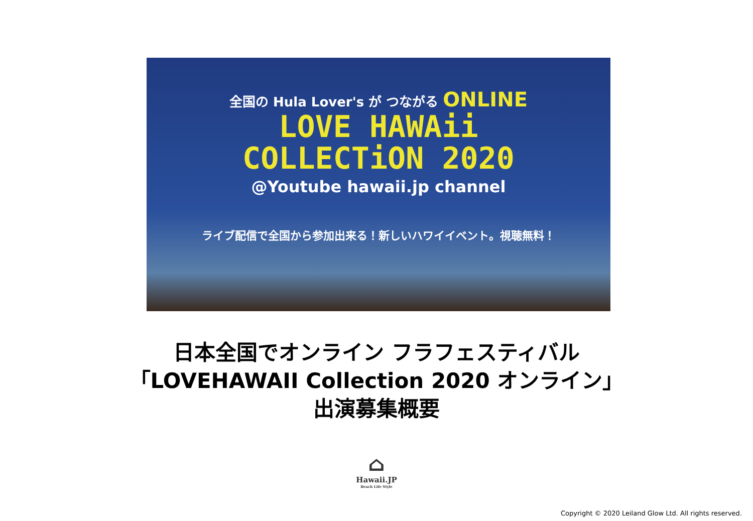全国の Hula Lover's が つながる ONLINE
LOVE HAWAii
COLLECTiON 2020
@Youtube hawaii.jp channel
ライブ配信で全国から参加出来る！新しいハワイイベント。視聴無料！
日本全国でオンライン フラフェスティバル
「LOVEHAWAII Collection 2020 オンライン」
出演募集概要
⌂
Hawaii.JP
Beach Life Style
Copyright © 2020 Leiland Glow Ltd. All rights reserved.